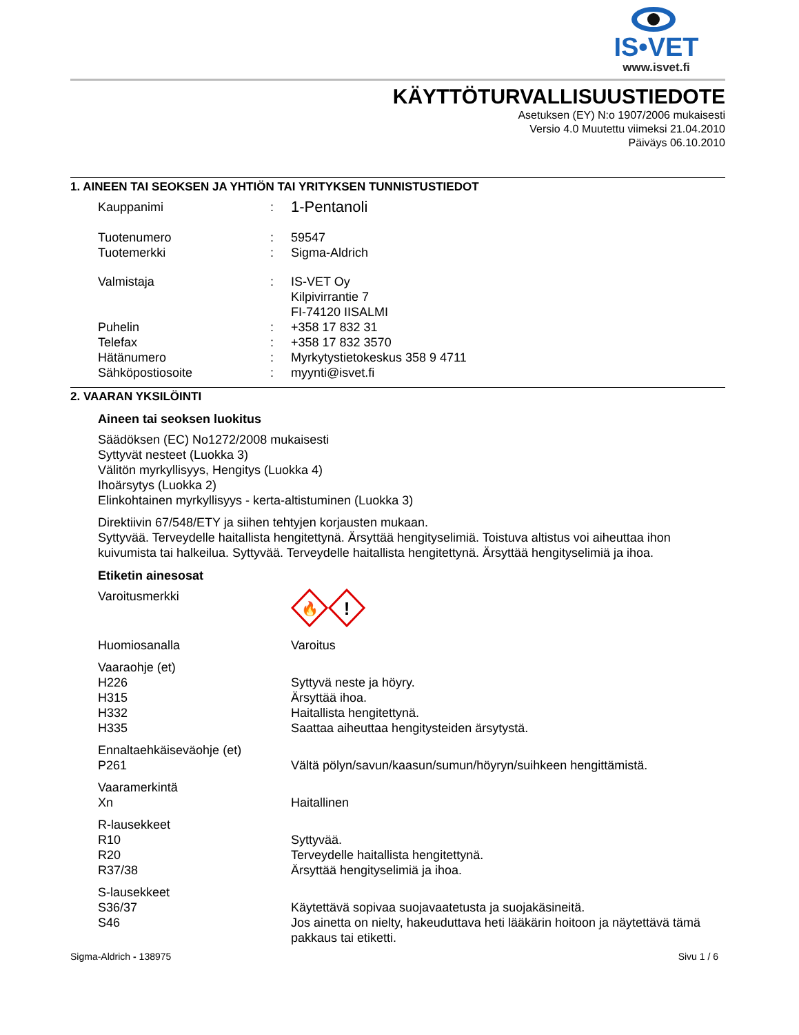IS•VET
www.isvet.fi
KÄYTTÖTURVALLISUUSTIEDOTE
Asetuksen (EY) N:o 1907/2006 mukaisesti
Versio 4.0 Muutettu viimeksi 21.04.2010
Päiväys 06.10.2010
1. AINEEN TAI SEOKSEN JA YHTIÖN TAI YRITYKSEN TUNNISTUSTIEDOT
Kauppanimi: 1-Pentanoli
Tuotenumero: 59547
Tuotemerkki: Sigma-Aldrich
Valmistaja: IS-VET Oy
Kilpivirrantie 7
FI-74120 IISALMI
Puhelin: +358 17 832 31
Telefax: +358 17 832 3570
Hätänumero: Myrkytystietokeskus 358 9 4711
Sähköpostiosoite: myynti@isvet.fi
2. VAARAN YKSILÖINTI
Aineen tai seoksen luokitus
Säädöksen (EC) No1272/2008 mukaisesti
Syttyvät nesteet (Luokka 3)
Välitön myrkyllisyys, Hengitys (Luokka 4)
Ihoärsytys (Luokka 2)
Elinkohtainen myrkyllisyys - kerta-altistuminen (Luokka 3)
Direktiivin 67/548/ETY ja siihen tehtyjen korjausten mukaan.
Syttyvää. Terveydelle haitallista hengitettynä. Ärsyttää hengityselimiä. Toistuva altistus voi aiheuttaa ihon kuivumista tai halkeilua. Syttyvää. Terveydelle haitallista hengitettynä. Ärsyttää hengityselimiä ja ihoa.
Etiketin ainesosat
Varoitusmerkki
🔥
!
Huomiosanalla Varoitus
Vaaraohje (et)
H226 Syttyvä neste ja höyry.
H315 Ärsyttää ihoa.
H332 Haitallista hengitettynä.
H335 Saattaa aiheuttaa hengitysteiden ärsytystä.
Ennaltaehkäiseväohje (et)
P261 Vältä pölyn/savun/kaasun/sumun/höyryn/suihkeen hengittämistä.
Vaaramerkintä
Xn Haitallinen
R-lausekkeet
R10 Syttyvää.
R20 Terveydelle haitallista hengitettynä.
R37/38 Ärsyttää hengityselimiä ja ihoa.
S-lausekkeet
S36/37 Käytettävä sopivaa suojavaatetusta ja suojakäsineitä.
S46 Jos ainetta on nielty, hakeuduttava heti lääkärin hoitoon ja näytettävä tämä pakkaus tai etiketti.
Sigma-Aldrich - 138975 Sivu 1 / 6